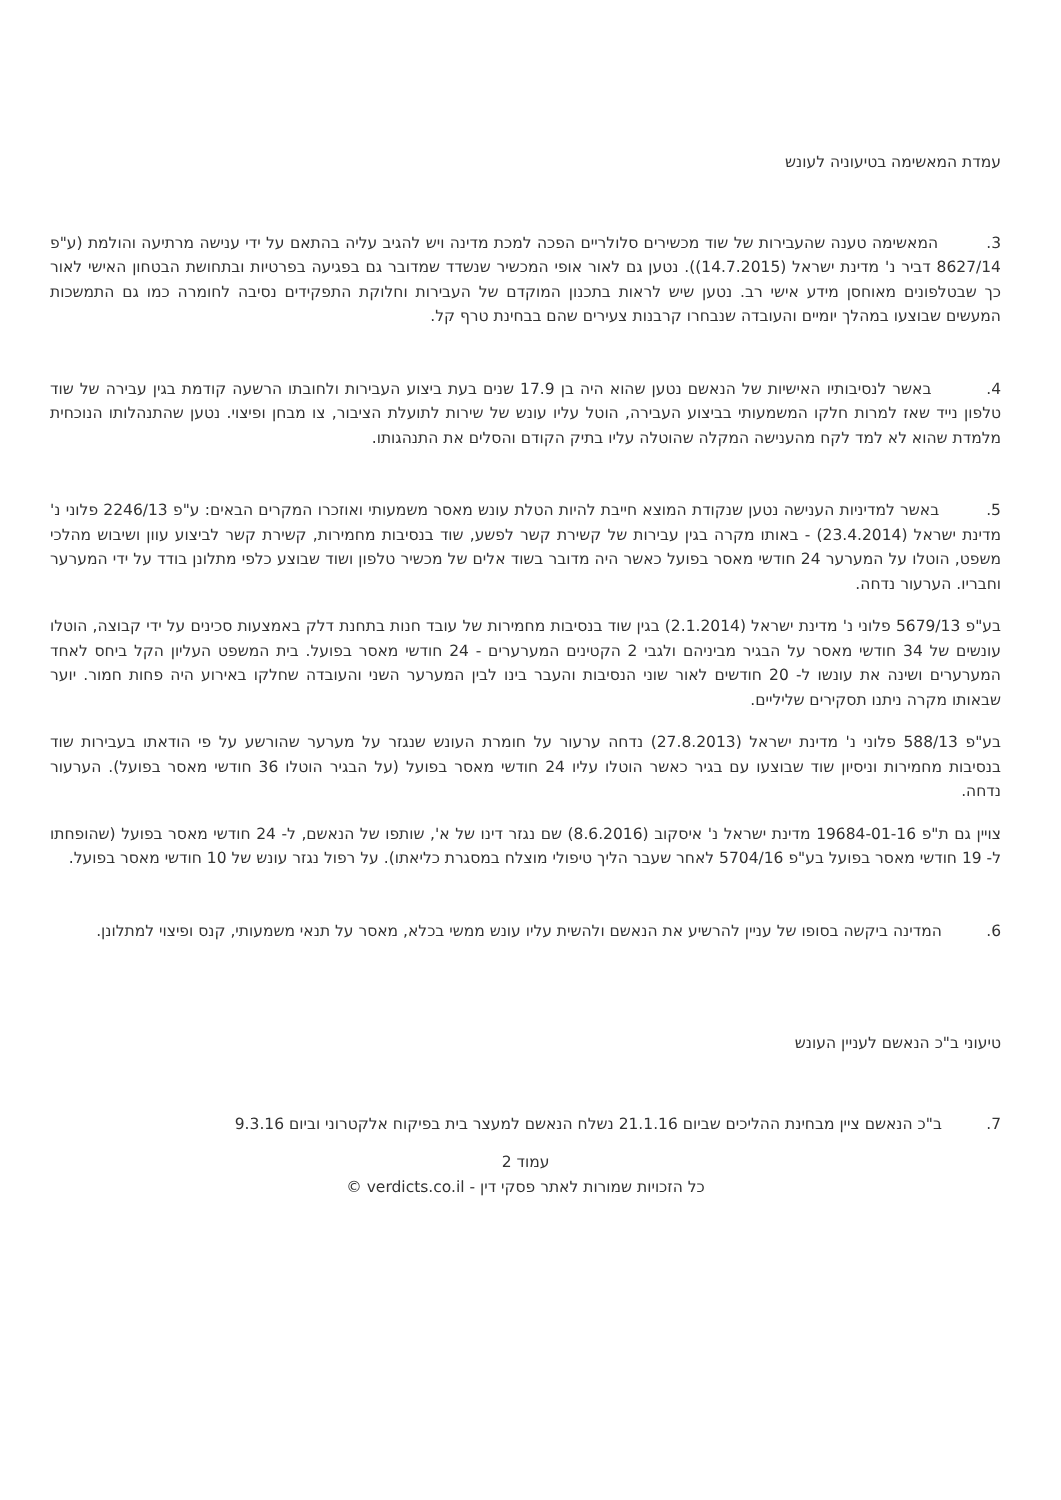עמדת המאשימה בטיעוניה לעונש
3. המאשימה טענה שהעבירות של שוד מכשירים סלולריים הפכה למכת מדינה ויש להגיב עליה בהתאם על ידי ענישה מרתיעה והולמת (ע"פ 8627/14 דביר נ' מדינת ישראל (14.7.2015)). נטען גם לאור אופי המכשיר שנשדד שמדובר גם בפגיעה בפרטיות ובתחושת הבטחון האישי לאור כך שבטלפונים מאוחסן מידע אישי רב. נטען שיש לראות בתכנון המוקדם של העבירות וחלוקת התפקידים נסיבה לחומרה כמו גם התמשכות המעשים שבוצעו במהלך יומיים והעובדה שנבחרו קרבנות צעירים שהם בבחינת טרף קל.
4. באשר לנסיבותיו האישיות של הנאשם נטען שהוא היה בן 17.9 שנים בעת ביצוע העבירות ולחובתו הרשעה קודמת בגין עבירה של שוד טלפון נייד שאז למרות חלקו המשמעותי בביצוע העבירה, הוטל עליו עונש של שירות לתועלת הציבור, צו מבחן ופיצוי. נטען שהתנהלותו הנוכחית מלמדת שהוא לא למד לקח מהענישה המקלה שהוטלה עליו בתיק הקודם והסלים את התנהגותו.
5. באשר למדיניות הענישה נטען שנקודת המוצא חייבת להיות הטלת עונש מאסר משמעותי ואוזכרו המקרים הבאים: ע"פ 2246/13 פלוני נ' מדינת ישראל (23.4.2014) - באותו מקרה בגין עבירות של קשירת קשר לפשע, שוד בנסיבות מחמירות, קשירת קשר לביצוע עוון ושיבוש מהלכי משפט, הוטלו על המערער 24 חודשי מאסר בפועל כאשר היה מדובר בשוד אלים של מכשיר טלפון ושוד שבוצע כלפי מתלונן בודד על ידי המערער וחבריו. הערעור נדחה.
בע"פ 5679/13 פלוני נ' מדינת ישראל (2.1.2014) בגין שוד בנסיבות מחמירות של עובד חנות בתחנת דלק באמצעות סכינים על ידי קבוצה, הוטלו עונשים של 34 חודשי מאסר על הבגיר מביניהם ולגבי 2 הקטינים המערערים - 24 חודשי מאסר בפועל. בית המשפט העליון הקל ביחס לאחד המערערים ושינה את עונשו ל- 20 חודשים לאור שוני הנסיבות והעבר בינו לבין המערער השני והעובדה שחלקו באירוע היה פחות חמור. יוער שבאותו מקרה ניתנו תסקירים שליליים.
בע"פ 588/13 פלוני נ' מדינת ישראל (27.8.2013) נדחה ערעור על חומרת העונש שנגזר על מערער שהורשע על פי הודאתו בעבירות שוד בנסיבות מחמירות וניסיון שוד שבוצעו עם בגיר כאשר הוטלו עליו 24 חודשי מאסר בפועל (על הבגיר הוטלו 36 חודשי מאסר בפועל). הערעור נדחה.
צויין גם ת"פ 19684-01-16 מדינת ישראל נ' איסקוב (8.6.2016) שם נגזר דינו של א', שותפו של הנאשם, ל- 24 חודשי מאסר בפועל (שהופחתו ל- 19 חודשי מאסר בפועל בע"פ 5704/16 לאחר שעבר הליך טיפולי מוצלח במסגרת כליאתו). על רפול נגזר עונש של 10 חודשי מאסר בפועל.
6. המדינה ביקשה בסופו של עניין להרשיע את הנאשם ולהשית עליו עונש ממשי בכלא, מאסר על תנאי משמעותי, קנס ופיצוי למתלונן.
טיעוני ב"כ הנאשם לעניין העונש
7. ב"כ הנאשם ציין מבחינת ההליכים שביום 21.1.16 נשלח הנאשם למעצר בית בפיקוח אלקטרוני וביום 9.3.16
עמוד 2
כל הזכויות שמורות לאתר פסקי דין - verdicts.co.il ©